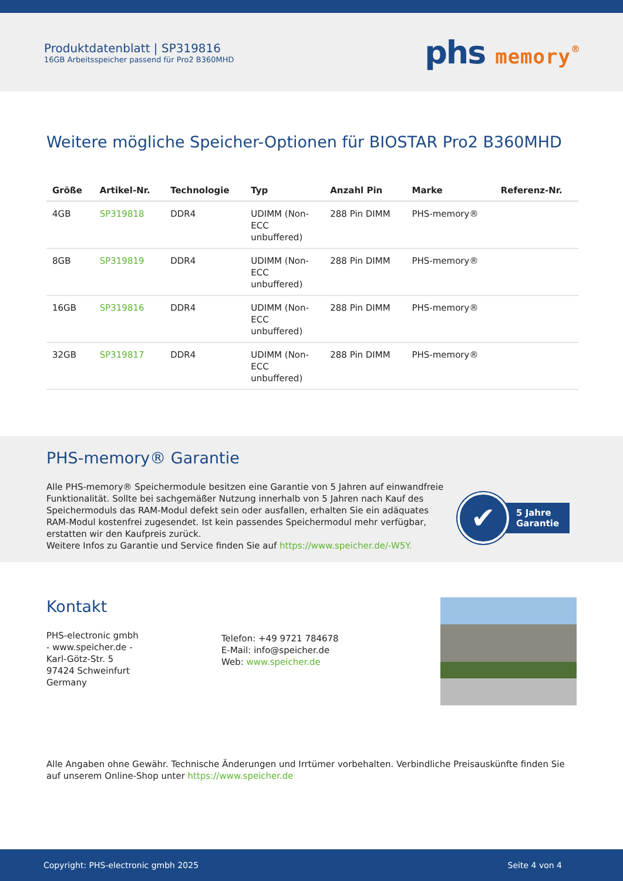Produktdatenblatt | SP319816
16GB Arbeitsspeicher passend für Pro2 B360MHD
phs memory<sup>®</sup>
Weitere mögliche Speicher-Optionen für BIOSTAR Pro2 B360MHD
| Größe | Artikel-Nr. | Technologie | Typ | Anzahl Pin | Marke | Referenz-Nr. |
| --- | --- | --- | --- | --- | --- | --- |
| 4GB | SP319818 | DDR4 | UDIMM (Non- ECC unbuffered) | 288 Pin DIMM | PHS-memory® | |
| 8GB | SP319819 | DDR4 | UDIMM (Non- ECC unbuffered) | 288 Pin DIMM | PHS-memory® | |
| 16GB | SP319816 | DDR4 | UDIMM (Non- ECC unbuffered) | 288 Pin DIMM | PHS-memory® | |
| 32GB | SP319817 | DDR4 | UDIMM (Non- ECC unbuffered) | 288 Pin DIMM | PHS-memory® | |
PHS-memory® Garantie
Alle PHS-memory® Speichermodule besitzen eine Garantie von 5 Jahren auf einwandfreie Funktionalität. Sollte bei sachgemäßer Nutzung innerhalb von 5 Jahren nach Kauf des Speichermoduls das RAM-Modul defekt sein oder ausfallen, erhalten Sie ein adäquates RAM-Modul kostenfrei zugesendet. Ist kein passendes Speichermodul mehr verfügbar, erstatten wir den Kaufpreis zurück.
Weitere Infos zu Garantie und Service finden Sie auf https://www.speicher.de/-W5Y.
✔
5 Jahre
Garantie
Kontakt
PHS-electronic gmbh
- www.speicher.de -
Karl-Götz-Str. 5
97424 Schweinfurt
Germany
Telefon: +49 9721 784678
E-Mail: info@speicher.de
Web: www.speicher.de
Alle Angaben ohne Gewähr. Technische Änderungen und Irrtümer vorbehalten. Verbindliche Preisauskünfte finden Sie auf unserem Online-Shop unter https://www.speicher.de
Copyright: PHS-electronic gmbh 2025 Seite 4 von 4